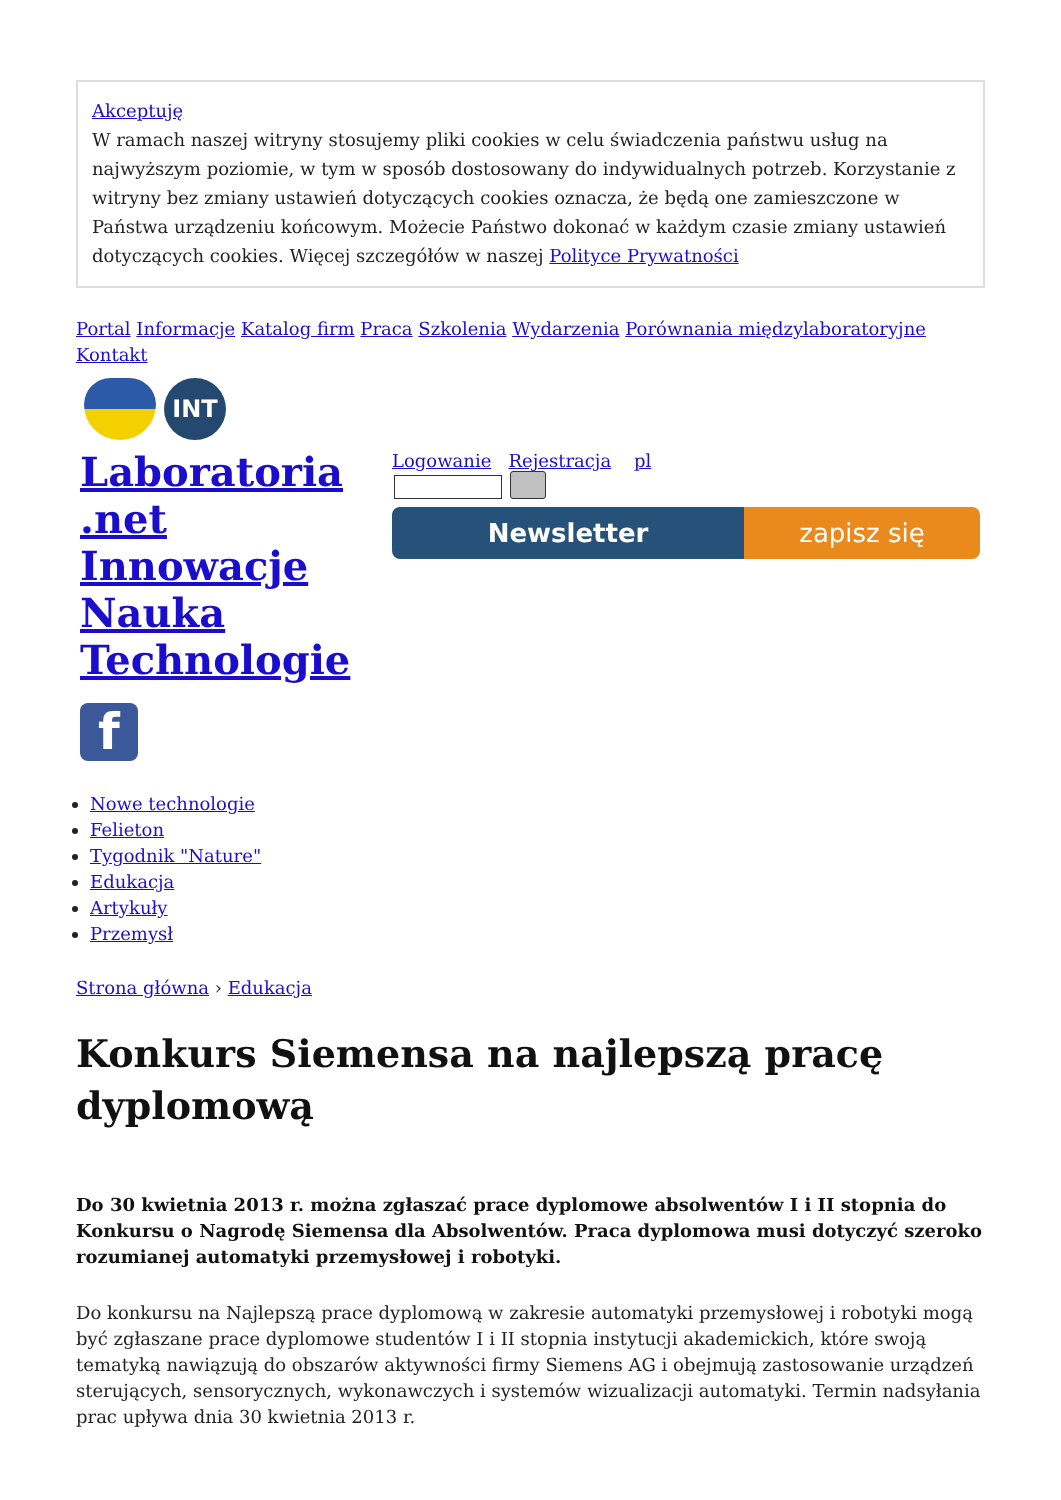Akceptuję
W ramach naszej witryny stosujemy pliki cookies w celu świadczenia państwu usług na najwyższym poziomie, w tym w sposób dostosowany do indywidualnych potrzeb. Korzystanie z witryny bez zmiany ustawień dotyczących cookies oznacza, że będą one zamieszczone w Państwa urządzeniu końcowym. Możecie Państwo dokonać w każdym czasie zmiany ustawień dotyczących cookies. Więcej szczegółów w naszej Polityce Prywatności
Portal Informacje Katalog firm Praca Szkolenia Wydarzenia Porównania międzylaboratoryjne Kontakt
INT
Laboratoria .net Innowacje Nauka Technologie
f
Logowanie Rejestracja pl
Newsletter zapisz się
Nowe technologie
Felieton
Tygodnik "Nature"
Edukacja
Artykuły
Przemysł
Strona główna › Edukacja
Konkurs Siemensa na najlepszą pracę dyplomową
Do 30 kwietnia 2013 r. można zgłaszać prace dyplomowe absolwentów I i II stopnia do Konkursu o Nagrodę Siemensa dla Absolwentów. Praca dyplomowa musi dotyczyć szeroko rozumianej automatyki przemysłowej i robotyki.
Do konkursu na Najlepszą prace dyplomową w zakresie automatyki przemysłowej i robotyki mogą być zgłaszane prace dyplomowe studentów I i II stopnia instytucji akademickich, które swoją tematyką nawiązują do obszarów aktywności firmy Siemens AG i obejmują zastosowanie urządzeń sterujących, sensorycznych, wykonawczych i systemów wizualizacji automatyki. Termin nadsyłania prac upływa dnia 30 kwietnia 2013 r.